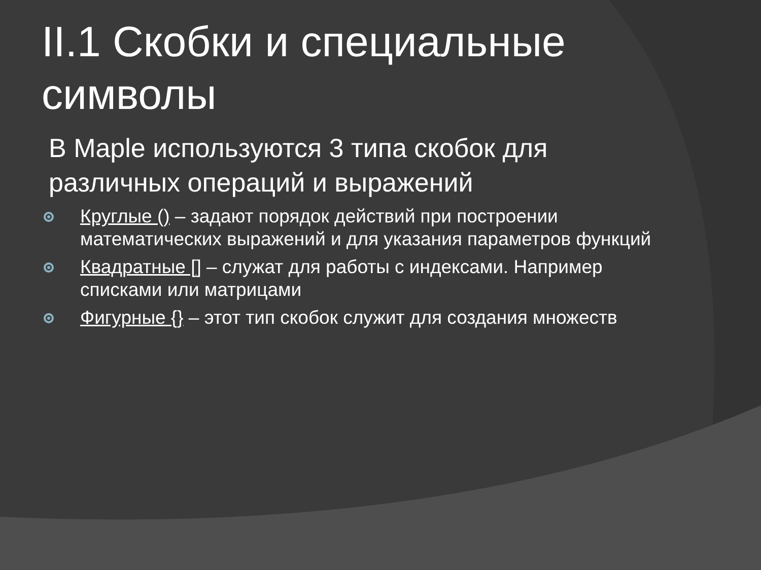II.1 Скобки и специальные символы
В Maple используются 3 типа скобок для различных операций и выражений
Круглые () – задают порядок действий при построении математических выражений и для указания параметров функций
Квадратные [] – служат для работы с индексами. Например списками или матрицами
Фигурные {} – этот тип скобок служит для создания множеств